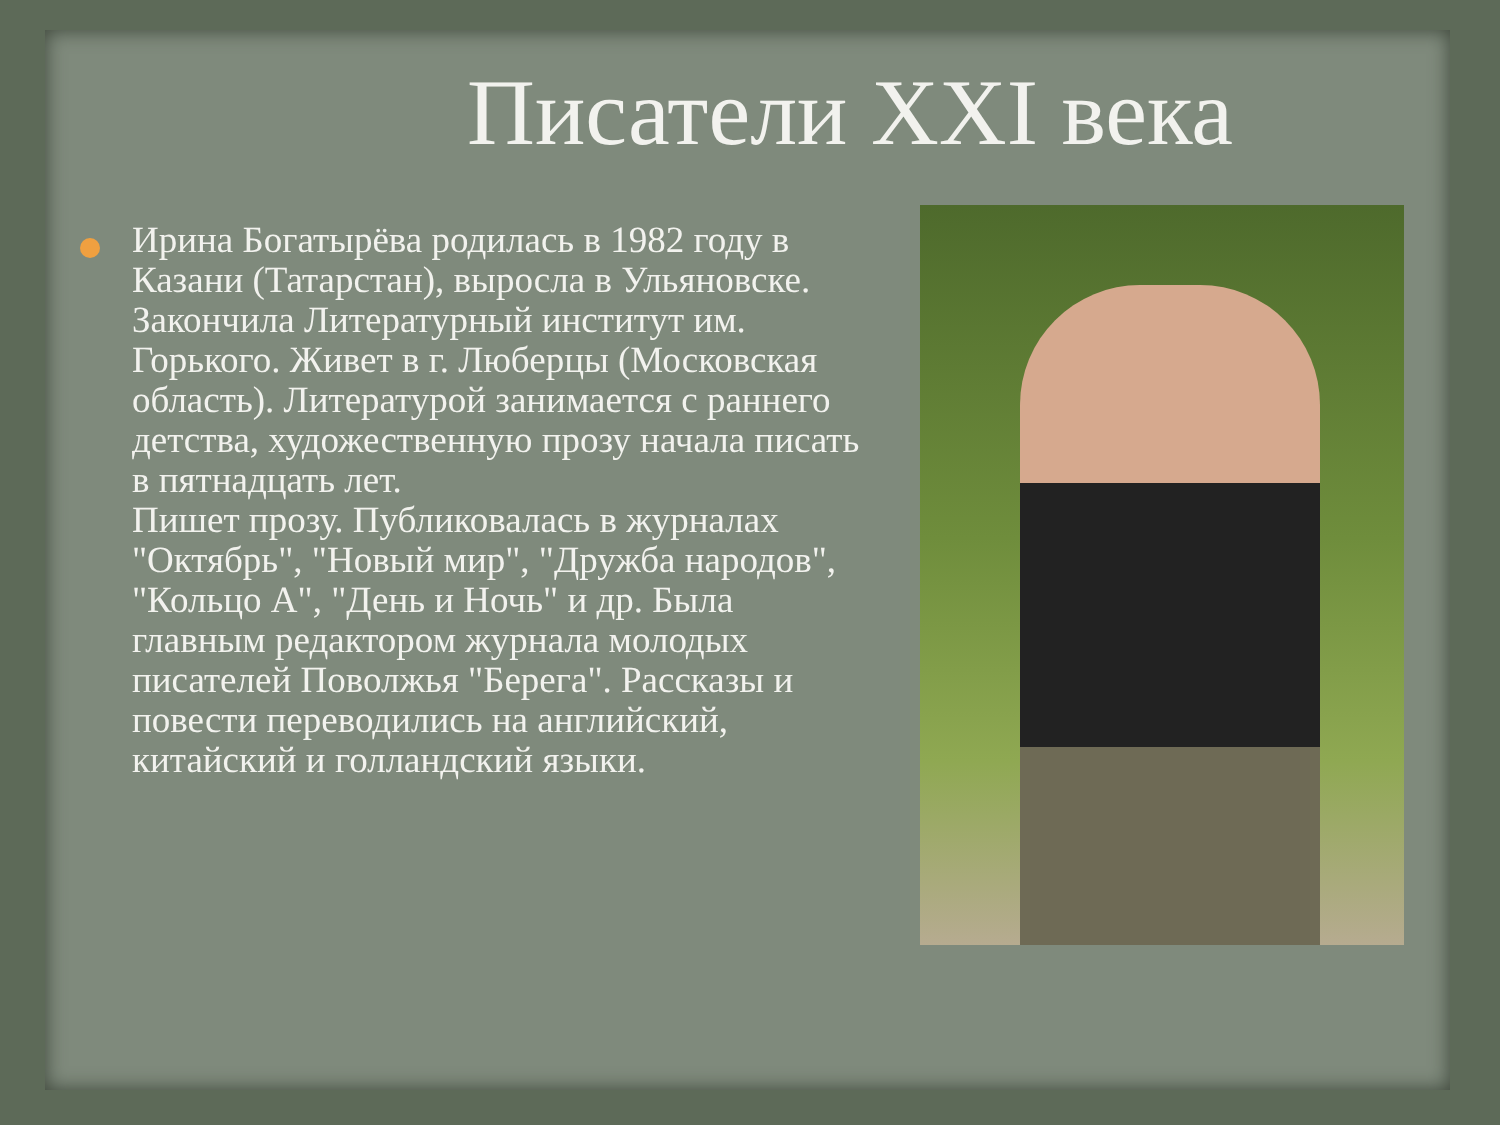Писатели XXI века
Ирина Богатырёва родилась в 1982 году в Казани (Татарстан), выросла в Ульяновске. Закончила Литературный институт им. Горького. Живет в г. Люберцы (Московская область). Литературой занимается с раннего детства, художественную прозу начала писать в пятнадцать лет.
Пишет прозу. Публиковалась в журналах "Октябрь", "Новый мир", "Дружба народов", "Кольцо А", "День и Ночь" и др. Была главным редактором журнала молодых писателей Поволжья "Берега". Рассказы и повести переводились на английский, китайский и голландский языки.